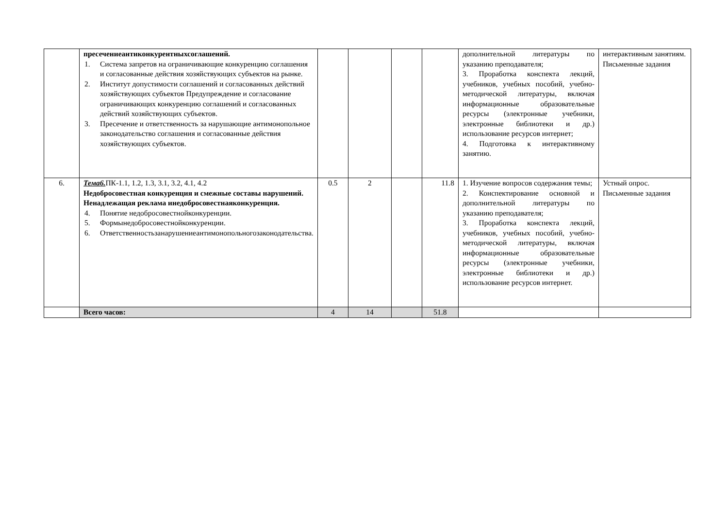| | пресечениеантиконкурентныхсоглашений. 1. Система запретов на ограничивающие конкуренцию соглашения и согласованные действия хозяйствующих субъектов на рынке. 2. Институт допустимости соглашений и согласованных действий хозяйствующих субъектов Предупреждение и согласование ограничивающих конкуренцию соглашений и согласованных действий хозяйствующих субъектов. 3. Пресечение и ответственность за нарушающие антимонопольное законодательство соглашения и согласованные действия хозяйствующих субъектов. | | | | | дополнительной литературы по указанию преподавателя; 3. Проработка конспекта лекций, учебников, учебных пособий, учебно-методической литературы, включая информационные образовательные ресурсы (электронные учебники, электронные библиотеки и др.) использование ресурсов интернет; 4. Подготовка к интерактивному занятию. | интерактивным занятиям. Письменные задания |
| 6. | Тема6. ПК-1.1, 1.2, 1.3, 3.1, 3.2, 4.1, 4.2 Недобросовестная конкуренция и смежные составы нарушений. Ненадлежащая реклама инедобросовестнаяконкуренция. 4. Понятие недобросовестнойконкуренции. 5. Формынедобросовестнойконкуренции. 6. Ответственностьзанарушениеантимонопольногозаконодательства. | 0.5 | 2 | | 11.8 | 1. Изучение вопросов содержания темы; 2. Конспектирование основной и дополнительной литературы по указанию преподавателя; 3. Проработка конспекта лекций, учебников, учебных пособий, учебно-методической литературы, включая информационные образовательные ресурсы (электронные учебники, электронные библиотеки и др.) использование ресурсов интернет. | Устный опрос. Письменные задания |
| | Всего часов: | 4 | 14 | | 51.8 | | |